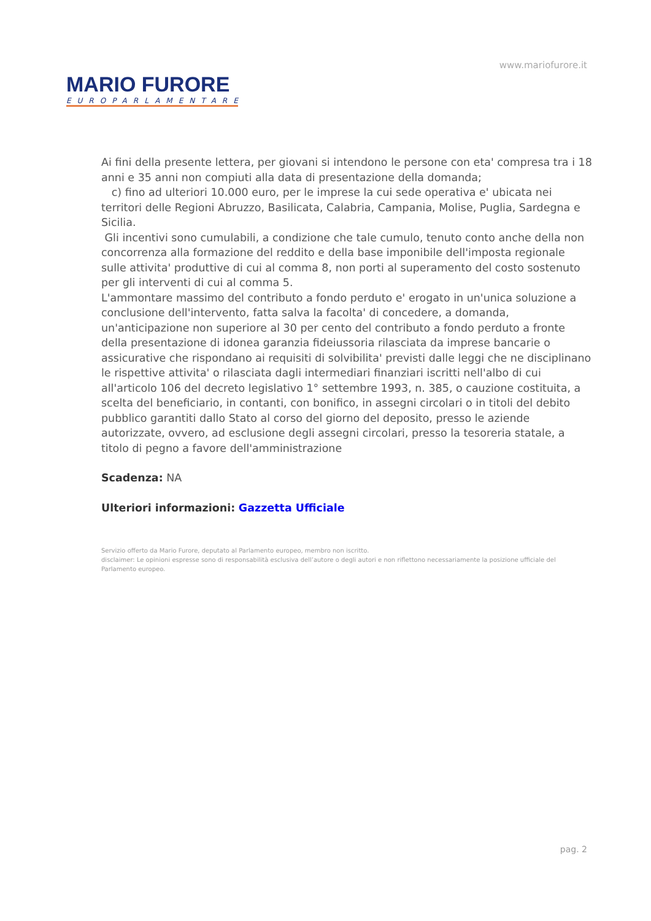www.mariofurore.it
MARIO FURORE
EUROPARLAMENTARE
Ai fini della presente lettera, per giovani si intendono le persone con eta' compresa tra i 18 anni e 35 anni non compiuti alla data di presentazione della domanda;
c) fino ad ulteriori 10.000 euro, per le imprese la cui sede operativa e' ubicata nei territori delle Regioni Abruzzo, Basilicata, Calabria, Campania, Molise, Puglia, Sardegna e Sicilia.
Gli incentivi sono cumulabili, a condizione che tale cumulo, tenuto conto anche della non concorrenza alla formazione del reddito e della base imponibile dell'imposta regionale sulle attivita' produttive di cui al comma 8, non porti al superamento del costo sostenuto per gli interventi di cui al comma 5.
L'ammontare massimo del contributo a fondo perduto e' erogato in un'unica soluzione a conclusione dell'intervento, fatta salva la facolta' di concedere, a domanda, un'anticipazione non superiore al 30 per cento del contributo a fondo perduto a fronte della presentazione di idonea garanzia fideiussoria rilasciata da imprese bancarie o assicurative che rispondano ai requisiti di solvibilita' previsti dalle leggi che ne disciplinano le rispettive attivita' o rilasciata dagli intermediari finanziari iscritti nell'albo di cui all'articolo 106 del decreto legislativo 1° settembre 1993, n. 385, o cauzione costituita, a scelta del beneficiario, in contanti, con bonifico, in assegni circolari o in titoli del debito pubblico garantiti dallo Stato al corso del giorno del deposito, presso le aziende autorizzate, ovvero, ad esclusione degli assegni circolari, presso la tesoreria statale, a titolo di pegno a favore dell'amministrazione
Scadenza: NA
Ulteriori informazioni: Gazzetta Ufficiale
Servizio offerto da Mario Furore, deputato al Parlamento europeo, membro non iscritto.
disclaimer: Le opinioni espresse sono di responsabilità esclusiva dell’autore o degli autori e non riflettono necessariamente la posizione ufficiale del Parlamento europeo.
pag. 2